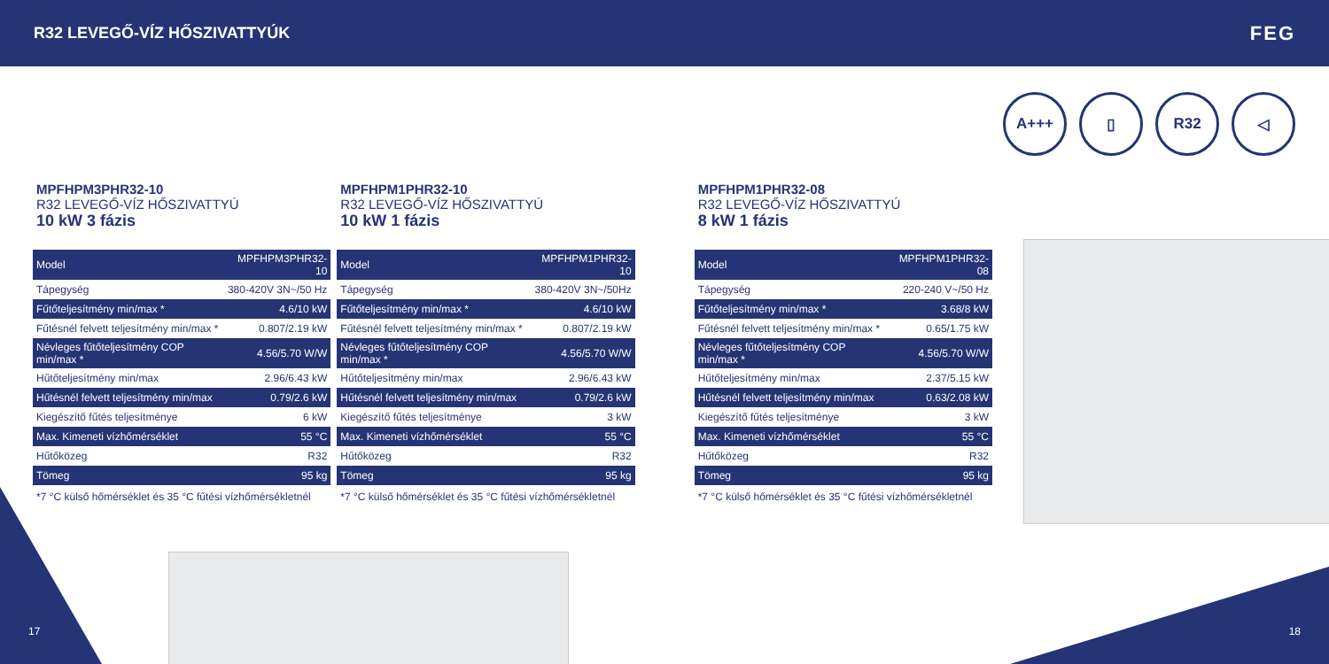R32 LEVEGŐ-VÍZ HŐSZIVATTYÚK
FEG
A+++ ▯ R32 ◁
MPFHPM3PHR32-10
R32 LEVEGŐ-VÍZ HŐSZIVATTYÚ
10 kW 3 fázis
| Model | MPFHPM3PHR32-10 |
| Tápegység | 380-420V 3N~/50 Hz |
| Fűtőteljesítmény min/max * | 4.6/10 kW |
| Fűtésnél felvett teljesítmény min/max * | 0.807/2.19 kW |
| Névleges fűtőteljesítmény COP min/max * | 4.56/5.70 W/W |
| Hűtőteljesítmény min/max | 2.96/6.43 kW |
| Hűtésnél felvett teljesítmény min/max | 0.79/2.6 kW |
| Kiegészítő fűtés teljesítménye | 6 kW |
| Max. Kimeneti vízhőmérséklet | 55 °C |
| Hűtőközeg | R32 |
| Tömeg | 95 kg |
*7 °C külső hőmérséklet és 35 °C fűtési vízhőmérsékletnél
MPFHPM1PHR32-10
R32 LEVEGŐ-VÍZ HŐSZIVATTYÚ
10 kW 1 fázis
| Model | MPFHPM1PHR32-10 |
| Tápegység | 380-420V 3N~/50Hz |
| Fűtőteljesítmény min/max * | 4.6/10 kW |
| Fűtésnél felvett teljesítmény min/max * | 0.807/2.19 kW |
| Névleges fűtőteljesítmény COP min/max * | 4.56/5.70 W/W |
| Hűtőteljesítmény min/max | 2.96/6.43 kW |
| Hűtésnél felvett teljesítmény min/max | 0.79/2.6 kW |
| Kiegészítő fűtés teljesítménye | 3 kW |
| Max. Kimeneti vízhőmérséklet | 55 °C |
| Hűtőközeg | R32 |
| Tömeg | 95 kg |
*7 °C külső hőmérséklet és 35 °C fűtési vízhőmérsékletnél
MPFHPM1PHR32-08
R32 LEVEGŐ-VÍZ HŐSZIVATTYÚ
8 kW 1 fázis
| Model | MPFHPM1PHR32-08 |
| Tápegység | 220-240 V~/50 Hz |
| Fűtőteljesítmény min/max * | 3.68/8 kW |
| Fűtésnél felvett teljesítmény min/max * | 0.65/1.75 kW |
| Névleges fűtőteljesítmény COP min/max * | 4.56/5.70 W/W |
| Hűtőteljesítmény min/max | 2.37/5.15 kW |
| Hűtésnél felvett teljesítmény min/max | 0.63/2.08 kW |
| Kiegészítő fűtés teljesítménye | 3 kW |
| Max. Kimeneti vízhőmérséklet | 55 °C |
| Hűtőközeg | R32 |
| Tömeg | 95 kg |
*7 °C külső hőmérséklet és 35 °C fűtési vízhőmérsékletnél
17 18